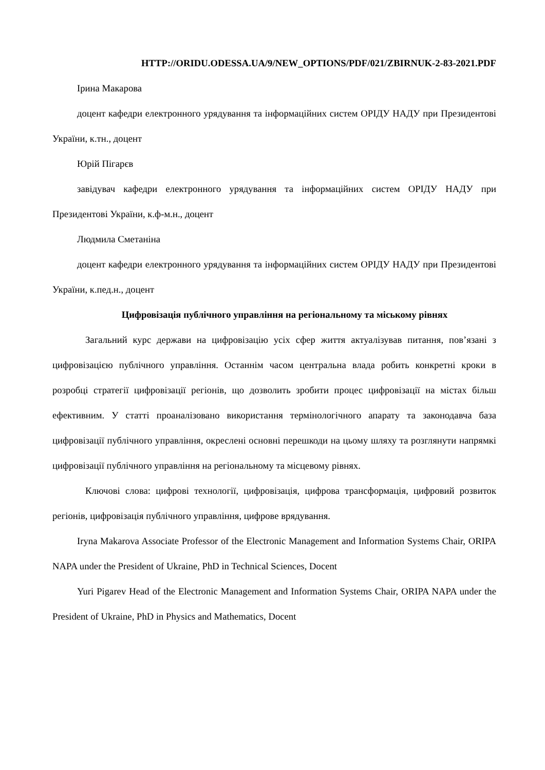HTTP://ORIDU.ODESSA.UA/9/NEW_OPTIONS/PDF/021/ZBIRNUK-2-83-2021.PDF
Ірина Макарова
доцент кафедри електронного урядування та інформаційних систем ОРІДУ НАДУ при Президентові України, к.тн., доцент
Юрій Пігарєв
завідувач кафедри електронного урядування та інформаційних систем ОРІДУ НАДУ при Президентові України, к.ф-м.н., доцент
Людмила Сметаніна
доцент кафедри електронного урядування та інформаційних систем ОРІДУ НАДУ при Президентові України, к.пед.н., доцент
Цифровізація публічного управління на регіональному та міському рівнях
Загальний курс держави на цифровізацію усіх сфер життя актуалізував питання, пов’язані з цифровізацією публічного управління. Останнім часом центральна влада робить конкретні кроки в розробці стратегії цифровізації регіонів, що дозволить зробити процес цифровізації на містах більш ефективним. У статті проаналізовано використання термінологічного апарату та законодавча база цифровізації публічного управління, окреслені основні перешкоди на цьому шляху та розглянути напрямкі цифровізації публічного управління на регіональному та місцевому рівнях.
Ключові слова: цифрові технології, цифровізація, цифрова трансформація, цифровий розвиток регіонів, цифровізація публічного управління, цифрове врядування.
Iryna Makarova Associate Professor of the Electronic Management and Information Systems Chair, ORIPA NAPA under the President of Ukraine, PhD in Technical Sciences, Docent
Yuri Pigarev Head of the Electronic Management and Information Systems Chair, ORIPA NAPA under the President of Ukraine, PhD in Physics and Mathematics, Docent